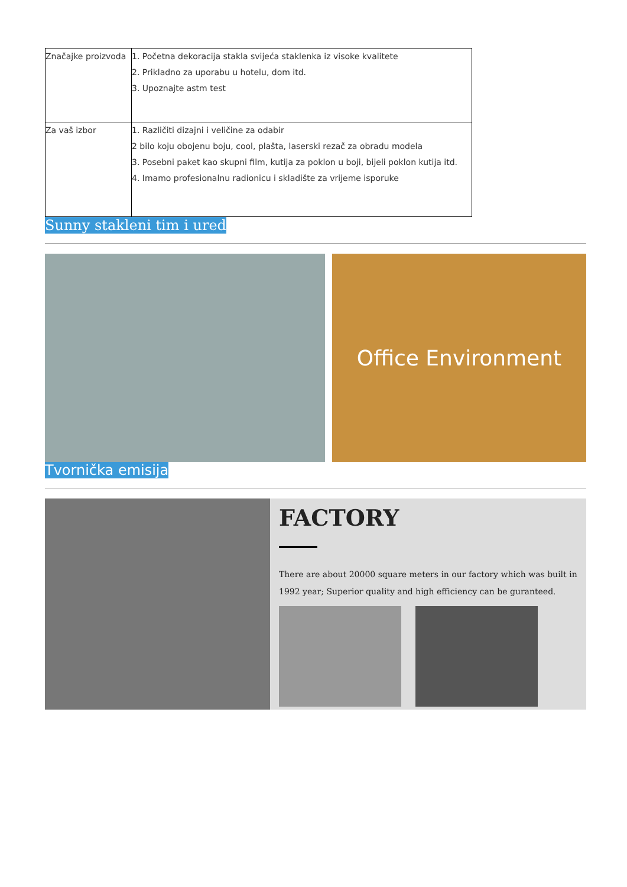| Značajke proizvoda | 1. Početna dekoracija stakla svijeća staklenka iz visoke kvalitete 2. Prikladno za uporabu u hotelu, dom itd. 3. Upoznajte astm test |
| Za vaš izbor | 1. Različiti dizajni i veličine za odabir 2 bilo koju obojenu boju, cool, plašta, laserski rezač za obradu modela 3. Posebni paket kao skupni film, kutija za poklon u boji, bijeli poklon kutija itd. 4. Imamo profesionalnu radionicu i skladište za vrijeme isporuke |
Sunny stakleni tim i ured
Office Environment
Tvornička emisija
FACTORY
There are about 20000 square meters in our factory which was built in 1992 year; Superior quality and high efficiency can be guranteed.